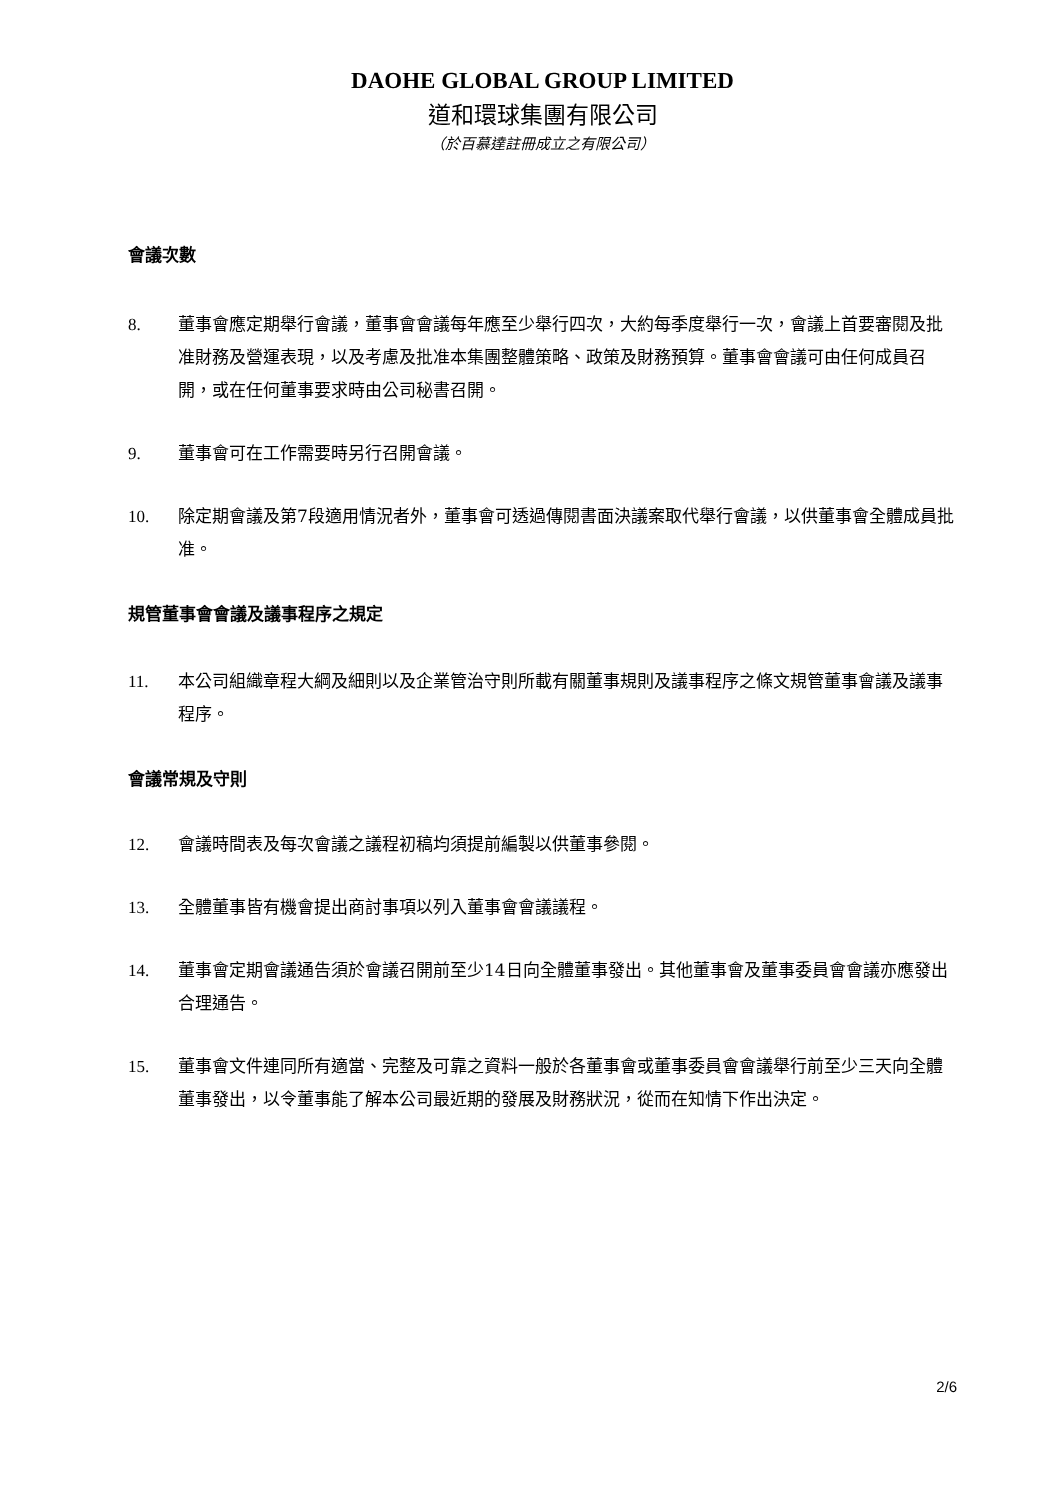DAOHE GLOBAL GROUP LIMITED
道和環球集團有限公司
（於百慕達註冊成立之有限公司）
會議次數
8. 董事會應定期舉行會議，董事會會議每年應至少舉行四次，大約每季度舉行一次，會議上首要審閱及批准財務及營運表現，以及考慮及批准本集團整體策略、政策及財務預算。董事會會議可由任何成員召開，或在任何董事要求時由公司秘書召開。
9. 董事會可在工作需要時另行召開會議。
10. 除定期會議及第7段適用情況者外，董事會可透過傳閱書面決議案取代舉行會議，以供董事會全體成員批准。
規管董事會會議及議事程序之規定
11. 本公司組織章程大綱及細則以及企業管治守則所載有關董事規則及議事程序之條文規管董事會議及議事程序。
會議常規及守則
12. 會議時間表及每次會議之議程初稿均須提前編製以供董事參閱。
13. 全體董事皆有機會提出商討事項以列入董事會會議議程。
14. 董事會定期會議通告須於會議召開前至少14日向全體董事發出。其他董事會及董事委員會會議亦應發出合理通告。
15. 董事會文件連同所有適當、完整及可靠之資料一般於各董事會或董事委員會會議舉行前至少三天向全體董事發出，以令董事能了解本公司最近期的發展及財務狀況，從而在知情下作出決定。
2/6